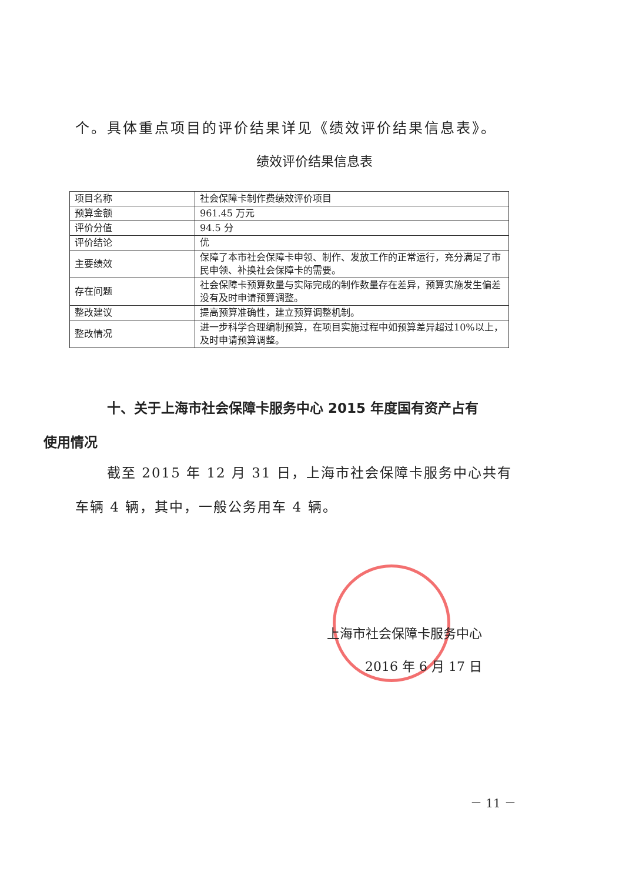个。具体重点项目的评价结果详见《绩效评价结果信息表》。
绩效评价结果信息表
| 项目名称 | 社会保障卡制作费绩效评价项目 |
| 预算金额 | 961.45 万元 |
| 评价分值 | 94.5 分 |
| 评价结论 | 优 |
| 主要绩效 | 保障了本市社会保障卡申领、制作、发放工作的正常运行，充分满足了市民申领、补换社会保障卡的需要。 |
| 存在问题 | 社会保障卡预算数量与实际完成的制作数量存在差异，预算实施发生偏差没有及时申请预算调整。 |
| 整改建议 | 提高预算准确性，建立预算调整机制。 |
| 整改情况 | 进一步科学合理编制预算，在项目实施过程中如预算差异超过10%以上，及时申请预算调整。 |
十、关于上海市社会保障卡服务中心 2015 年度国有资产占有
使用情况
截至 2015 年 12 月 31 日，上海市社会保障卡服务中心共有车辆 4 辆，其中，一般公务用车 4 辆。
上海市社会保障卡服务中心
2016 年 6 月 17 日
－ 11 －